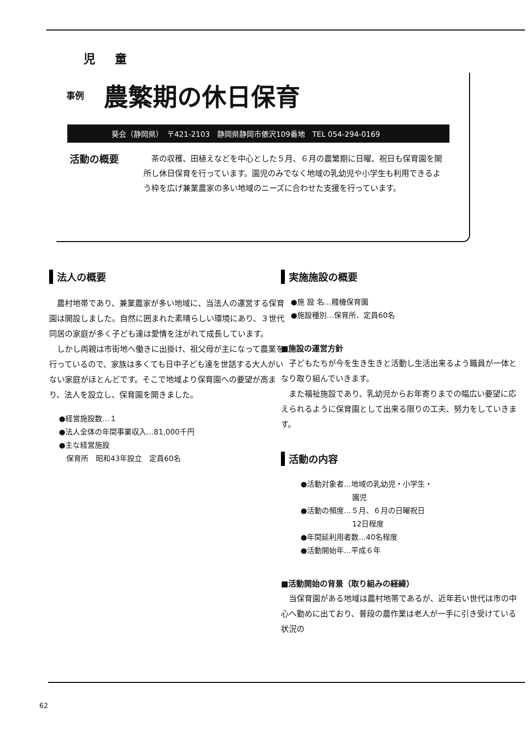児童
事例
農繁期の休日保育
葵会（静岡県）　〒421-2103　静岡県静岡市俵沢109番地　TEL 054-294-0169
活動の概要
　茶の収穫、田植えなどを中心とした５月、６月の農繁期に日曜、祝日も保育園を開所し休日保育を行っています。園児のみでなく地域の乳幼児や小学生も利用できるよう枠を広げ兼業農家の多い地域のニーズに合わせた支援を行っています。
法人の概要
農村地帯であり、兼業農家が多い地域に、当法人の運営する保育園は開設しました。自然に囲まれた素晴らしい環境にあり、３世代同居の家庭が多く子ども達は愛情を注がれて成長しています。
しかし両親は市街地へ働きに出掛け、祖父母が主になって農業を行っているので、家族は多くても日中子ども達を世話する大人がいない家庭がほとんどです。そこで地域より保育園への要望が高まり、法人を設立し、保育園を開きました。
●経営施設数…１
●法人全体の年間事業収入…81,000千円
●主な経営施設
　保育所　昭和43年設立　定員60名
実施施設の概要
●施 設 名…賤機保育園
●施設種別…保育所、定員60名
■施設の運営方針
子どもたちが今を生き生きと活動し生活出来るよう職員が一体となり取り組んでいきます。
また福祉施設であり、乳幼児からお年寄りまでの幅広い要望に応えられるように保育園として出来る限りの工夫、努力をしていきます。
活動の内容
●活動対象者…地域の乳幼児・小学生・
　　　　　　　園児
●活動の頻度…５月、６月の日曜祝日
　　　　　　　12日程度
●年間延利用者数…40名程度
●活動開始年…平成６年
■活動開始の背景（取り組みの経緯）
当保育園がある地域は農村地帯であるが、近年若い世代は市の中心へ勤めに出ており、普段の農作業は老人が一手に引き受けている状況の
62